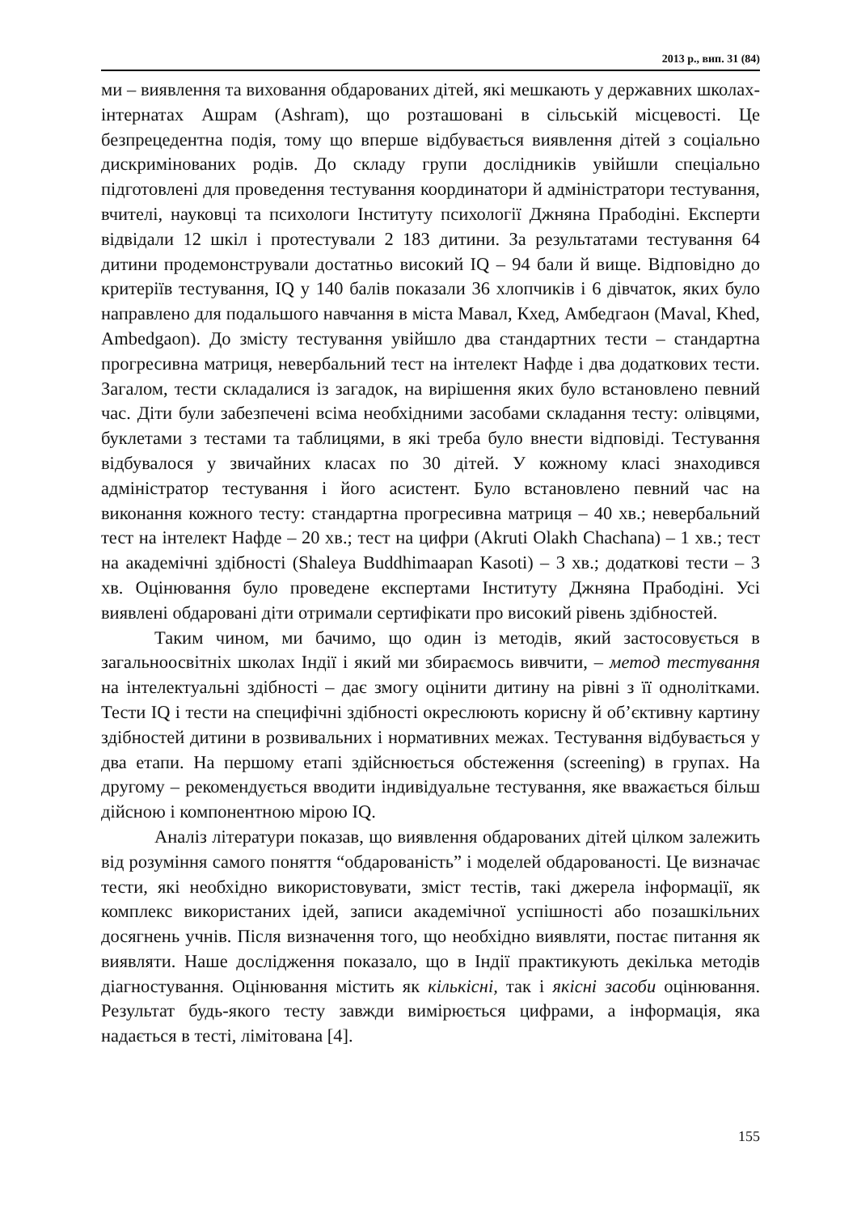2013 р., вип. 31 (84)
ми – виявлення та виховання обдарованих дітей, які мешкають у державних школах-інтернатах Ашрам (Ashram), що розташовані в сільській місцевості. Це безпрецедентна подія, тому що вперше відбувається виявлення дітей з соціально дискримінованих родів. До складу групи дослідників увійшли спеціально підготовлені для проведення тестування координатори й адміністратори тестування, вчителі, науковці та психологи Інституту психології Джняна Прабодіні. Експерти відвідали 12 шкіл і протестували 2 183 дитини. За результатами тестування 64 дитини продемонстрували достатньо високий IQ – 94 бали й вище. Відповідно до критеріїв тестування, IQ у 140 балів показали 36 хлопчиків і 6 дівчаток, яких було направлено для подальшого навчання в міста Мавал, Кхед, Амбедгаон (Maval, Khed, Ambedgaon). До змісту тестування увійшло два стандартних тести – стандартна прогресивна матриця, невербальний тест на інтелект Нафде і два додаткових тести. Загалом, тести складалися із загадок, на вирішення яких було встановлено певний час. Діти були забезпечені всіма необхідними засобами складання тесту: олівцями, буклетами з тестами та таблицями, в які треба було внести відповіді. Тестування відбувалося у звичайних класах по 30 дітей. У кожному класі знаходився адміністратор тестування і його асистент. Було встановлено певний час на виконання кожного тесту: стандартна прогресивна матриця – 40 хв.; невербальний тест на інтелект Нафде – 20 хв.; тест на цифри (Akruti Olakh Chachana) – 1 хв.; тест на академічні здібності (Shaleya Buddhimaapan Kasoti) – 3 хв.; додаткові тести – 3 хв. Оцінювання було проведене експертами Інституту Джняна Прабодіні. Усі виявлені обдаровані діти отримали сертифікати про високий рівень здібностей.
Таким чином, ми бачимо, що один із методів, який застосовується в загальноосвітніх школах Індії і який ми збираємось вивчити, – метод тестування на інтелектуальні здібності – дає змогу оцінити дитину на рівні з її однолітками. Тести IQ і тести на специфічні здібності окреслюють корисну й об’єктивну картину здібностей дитини в розвивальних і нормативних межах. Тестування відбувається у два етапи. На першому етапі здійснюється обстеження (screening) в групах. На другому – рекомендується вводити індивідуальне тестування, яке вважається більш дійсною і компонентною мірою IQ.
Аналіз літератури показав, що виявлення обдарованих дітей цілком залежить від розуміння самого поняття “обдарованість” і моделей обдарованості. Це визначає тести, які необхідно використовувати, зміст тестів, такі джерела інформації, як комплекс використаних ідей, записи академічної успішності або позашкільних досягнень учнів. Після визначення того, що необхідно виявляти, постає питання як виявляти. Наше дослідження показало, що в Індії практикують декілька методів діагностування. Оцінювання містить як кількісні, так і якісні засоби оцінювання. Результат будь-якого тесту завжди вимірюється цифрами, а інформація, яка надається в тесті, лімітована [4].
155